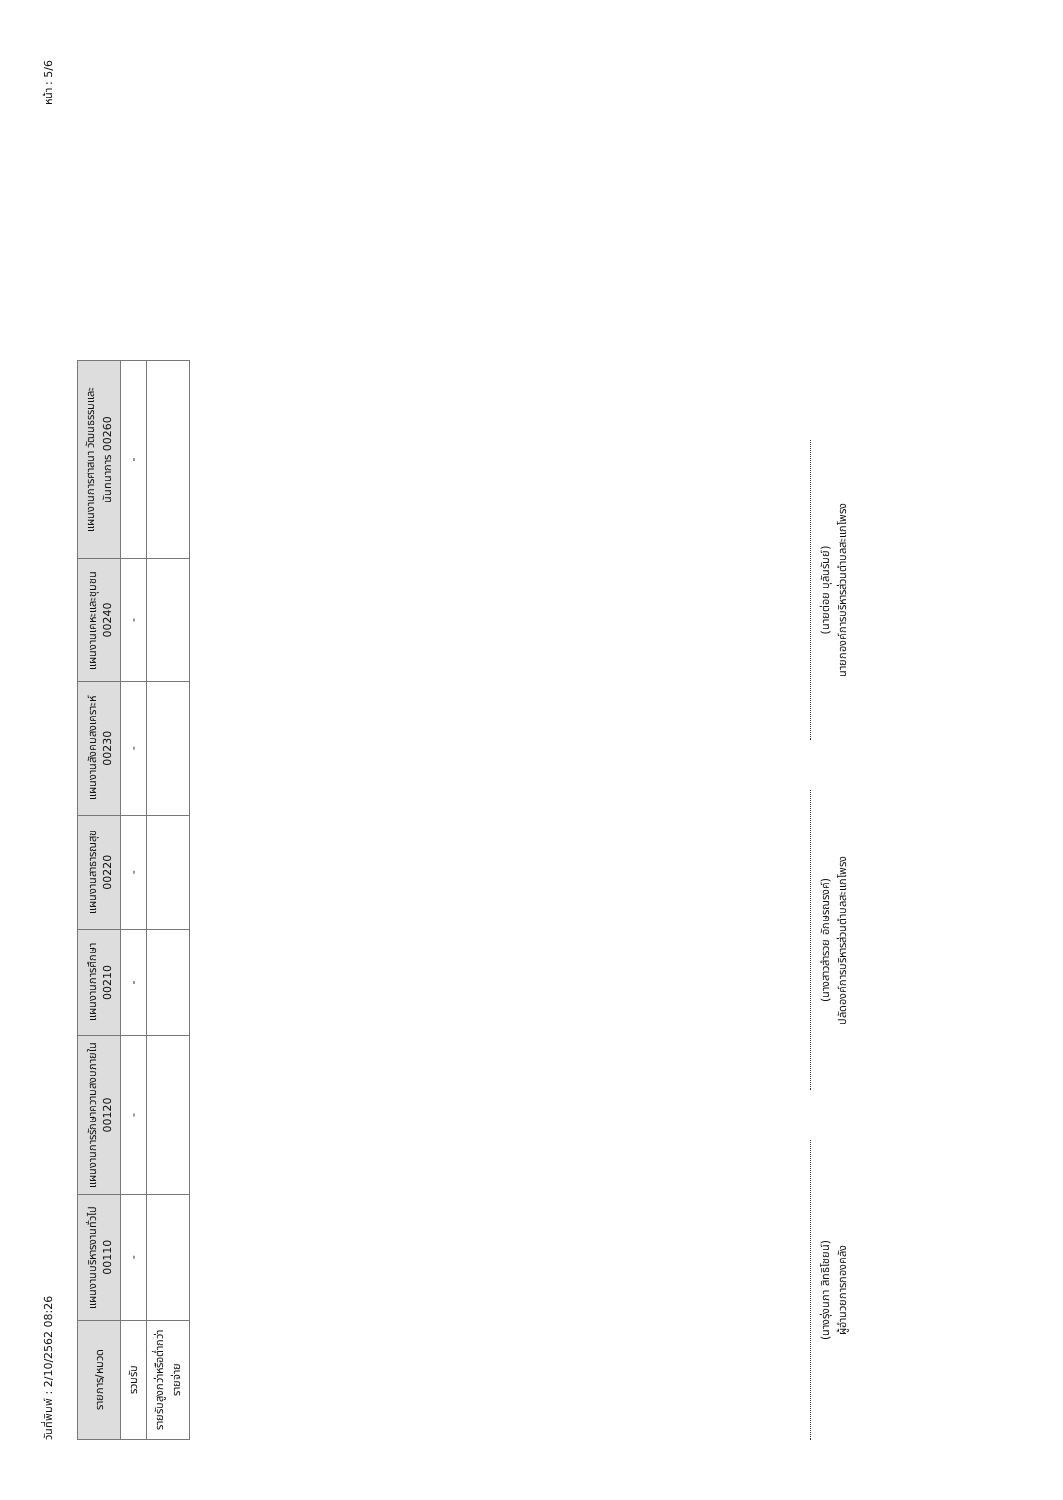วันที่พิมพ์ : 2/10/2562 08:26 หน้า : 5/6
| รายการ/หมวด | แผนงานบริหารงานทั่วไป 00110 | แผนงานการรักษาความสงบภายใน 00120 | แผนงานการศึกษา 00210 | แผนงานสาธารณสุข 00220 | แผนงานสังคมสงเคราะห์ 00230 | แผนงานเคหะและชุมชน 00240 | แผนงานการศาสนา วัฒนธรรมและนันทนาการ 00260 |
| --- | --- | --- | --- | --- | --- | --- | --- |
| รวมรับ | - | - | - | - | - | - | - |
| รายรับสูงกว่าหรือต่ำกว่ารายจ่าย | | | | | | | |
(นางรุ่งนภา สิทธิโชยน์)
ผู้อำนวยการกองคลัง
(นางสาวสำรวย อักษรณรงค์)
ปลัดองค์การบริหารส่วนตำบลสะแกโพรง
(นายต่อย บุลันรัมย์)
นายกองค์การบริหารส่วนตำบลสะแกโพรง